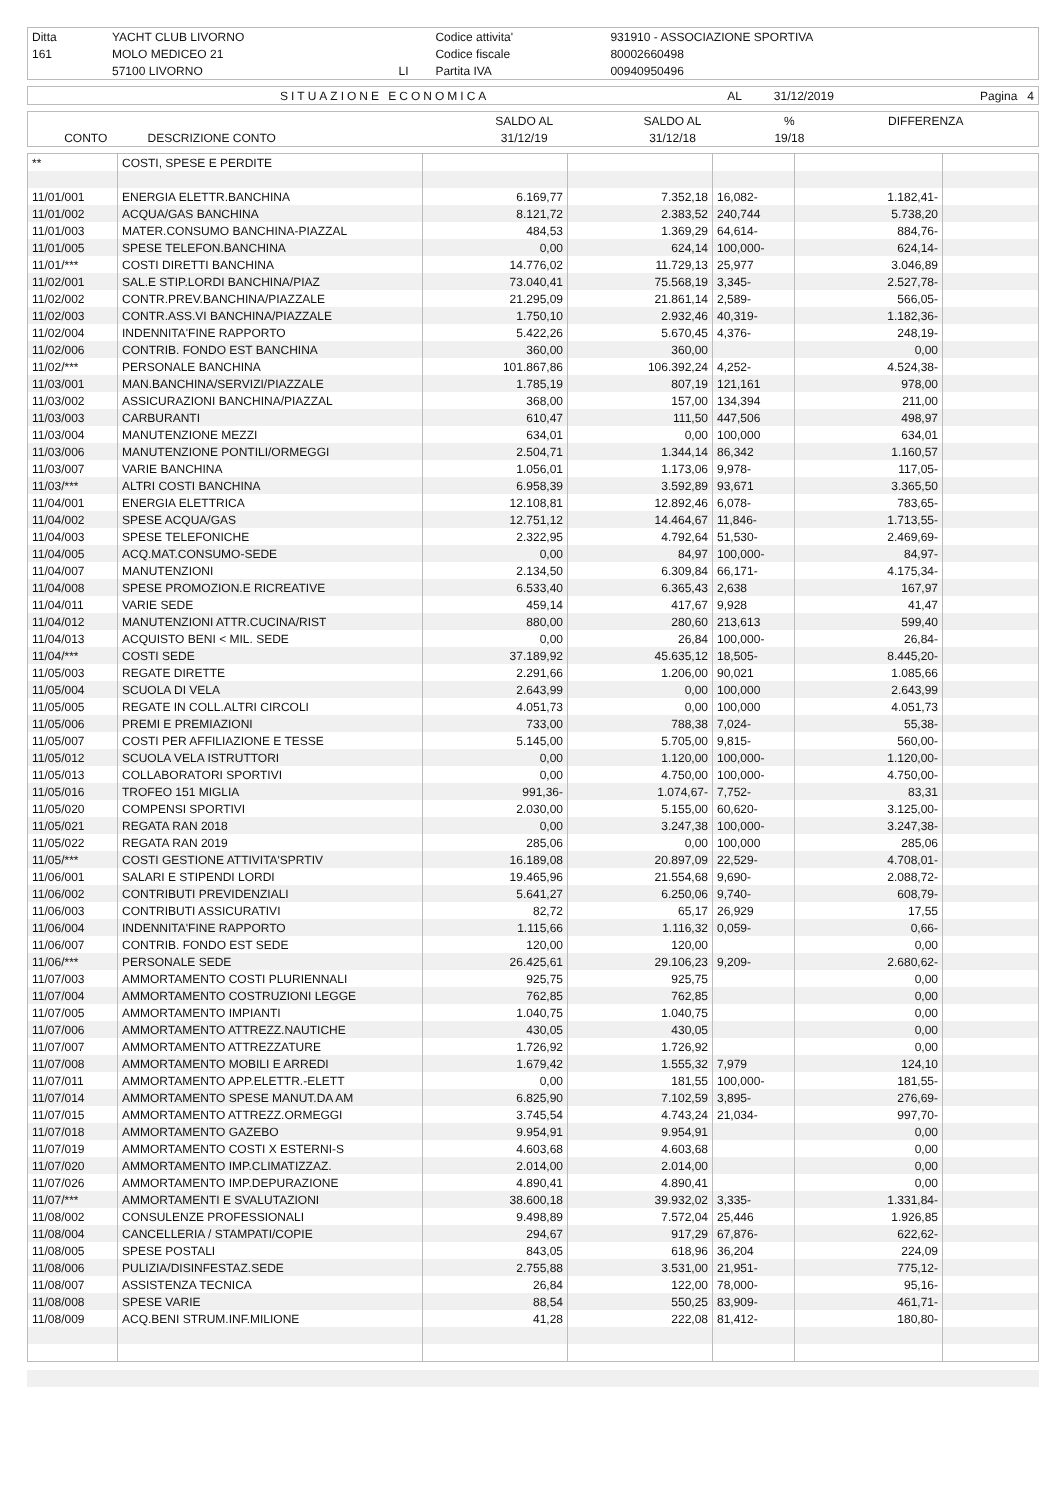| Ditta | YACHT CLUB LIVORNO | | Codice attivita' | 931910 - ASSOCIAZIONE SPORTIVA |
| 161 | MOLO MEDICEO 21 | | Codice fiscale | 80002660498 |
| | 57100 LIVORNO | LI | Partita IVA | 00940950496 |
| | SITUAZIONE ECONOMICA | AL | 31/12/2019 | Pagina 4 |
| | | SALDO AL | SALDO AL | % | DIFFERENZA | |
| --- | --- | --- | --- | --- | --- | --- |
| CONTO | DESCRIZIONE CONTO | 31/12/19 | 31/12/18 | 19/18 | | |
| ** | COSTI, SPESE E PERDITE | | | | | |
| 11/01/001 | ENERGIA ELETTR.BANCHINA | 6.169,77 | 7.352,18 | 16,082- | 1.182,41- | |
| 11/01/002 | ACQUA/GAS BANCHINA | 8.121,72 | 2.383,52 | 240,744 | 5.738,20 | |
| 11/01/003 | MATER.CONSUMO BANCHINA-PIAZZAL | 484,53 | 1.369,29 | 64,614- | 884,76- | |
| 11/01/005 | SPESE TELEFON.BANCHINA | 0,00 | 624,14 | 100,000- | 624,14- | |
| 11/01/*** | COSTI DIRETTI BANCHINA | 14.776,02 | 11.729,13 | 25,977 | 3.046,89 | |
| 11/02/001 | SAL.E STIP.LORDI BANCHINA/PIAZ | 73.040,41 | 75.568,19 | 3,345- | 2.527,78- | |
| 11/02/002 | CONTR.PREV.BANCHINA/PIAZZALE | 21.295,09 | 21.861,14 | 2,589- | 566,05- | |
| 11/02/003 | CONTR.ASS.VI BANCHINA/PIAZZALE | 1.750,10 | 2.932,46 | 40,319- | 1.182,36- | |
| 11/02/004 | INDENNITA'FINE RAPPORTO | 5.422,26 | 5.670,45 | 4,376- | 248,19- | |
| 11/02/006 | CONTRIB. FONDO EST BANCHINA | 360,00 | 360,00 | | 0,00 | |
| 11/02/*** | PERSONALE BANCHINA | 101.867,86 | 106.392,24 | 4,252- | 4.524,38- | |
| 11/03/001 | MAN.BANCHINA/SERVIZI/PIAZZALE | 1.785,19 | 807,19 | 121,161 | 978,00 | |
| 11/03/002 | ASSICURAZIONI BANCHINA/PIAZZAL | 368,00 | 157,00 | 134,394 | 211,00 | |
| 11/03/003 | CARBURANTI | 610,47 | 111,50 | 447,506 | 498,97 | |
| 11/03/004 | MANUTENZIONE MEZZI | 634,01 | 0,00 | 100,000 | 634,01 | |
| 11/03/006 | MANUTENZIONE PONTILI/ORMEGGI | 2.504,71 | 1.344,14 | 86,342 | 1.160,57 | |
| 11/03/007 | VARIE BANCHINA | 1.056,01 | 1.173,06 | 9,978- | 117,05- | |
| 11/03/*** | ALTRI COSTI BANCHINA | 6.958,39 | 3.592,89 | 93,671 | 3.365,50 | |
| 11/04/001 | ENERGIA ELETTRICA | 12.108,81 | 12.892,46 | 6,078- | 783,65- | |
| 11/04/002 | SPESE ACQUA/GAS | 12.751,12 | 14.464,67 | 11,846- | 1.713,55- | |
| 11/04/003 | SPESE TELEFONICHE | 2.322,95 | 4.792,64 | 51,530- | 2.469,69- | |
| 11/04/005 | ACQ.MAT.CONSUMO-SEDE | 0,00 | 84,97 | 100,000- | 84,97- | |
| 11/04/007 | MANUTENZIONI | 2.134,50 | 6.309,84 | 66,171- | 4.175,34- | |
| 11/04/008 | SPESE PROMOZION.E RICREATIVE | 6.533,40 | 6.365,43 | 2,638 | 167,97 | |
| 11/04/011 | VARIE SEDE | 459,14 | 417,67 | 9,928 | 41,47 | |
| 11/04/012 | MANUTENZIONI ATTR.CUCINA/RIST | 880,00 | 280,60 | 213,613 | 599,40 | |
| 11/04/013 | ACQUISTO BENI < MIL. SEDE | 0,00 | 26,84 | 100,000- | 26,84- | |
| 11/04/*** | COSTI SEDE | 37.189,92 | 45.635,12 | 18,505- | 8.445,20- | |
| 11/05/003 | REGATE DIRETTE | 2.291,66 | 1.206,00 | 90,021 | 1.085,66 | |
| 11/05/004 | SCUOLA DI VELA | 2.643,99 | 0,00 | 100,000 | 2.643,99 | |
| 11/05/005 | REGATE IN COLL.ALTRI CIRCOLI | 4.051,73 | 0,00 | 100,000 | 4.051,73 | |
| 11/05/006 | PREMI E PREMIAZIONI | 733,00 | 788,38 | 7,024- | 55,38- | |
| 11/05/007 | COSTI PER AFFILIAZIONE E TESSE | 5.145,00 | 5.705,00 | 9,815- | 560,00- | |
| 11/05/012 | SCUOLA VELA ISTRUTTORI | 0,00 | 1.120,00 | 100,000- | 1.120,00- | |
| 11/05/013 | COLLABORATORI SPORTIVI | 0,00 | 4.750,00 | 100,000- | 4.750,00- | |
| 11/05/016 | TROFEO 151 MIGLIA | 991,36- | 1.074,67- | 7,752- | 83,31 | |
| 11/05/020 | COMPENSI SPORTIVI | 2.030,00 | 5.155,00 | 60,620- | 3.125,00- | |
| 11/05/021 | REGATA RAN 2018 | 0,00 | 3.247,38 | 100,000- | 3.247,38- | |
| 11/05/022 | REGATA RAN 2019 | 285,06 | 0,00 | 100,000 | 285,06 | |
| 11/05/*** | COSTI GESTIONE ATTIVITA'SPRTIV | 16.189,08 | 20.897,09 | 22,529- | 4.708,01- | |
| 11/06/001 | SALARI E STIPENDI LORDI | 19.465,96 | 21.554,68 | 9,690- | 2.088,72- | |
| 11/06/002 | CONTRIBUTI PREVIDENZIALI | 5.641,27 | 6.250,06 | 9,740- | 608,79- | |
| 11/06/003 | CONTRIBUTI ASSICURATIVI | 82,72 | 65,17 | 26,929 | 17,55 | |
| 11/06/004 | INDENNITA'FINE RAPPORTO | 1.115,66 | 1.116,32 | 0,059- | 0,66- | |
| 11/06/007 | CONTRIB. FONDO EST SEDE | 120,00 | 120,00 | | 0,00 | |
| 11/06/*** | PERSONALE SEDE | 26.425,61 | 29.106,23 | 9,209- | 2.680,62- | |
| 11/07/003 | AMMORTAMENTO COSTI PLURIENNALI | 925,75 | 925,75 | | 0,00 | |
| 11/07/004 | AMMORTAMENTO COSTRUZIONI LEGGE | 762,85 | 762,85 | | 0,00 | |
| 11/07/005 | AMMORTAMENTO IMPIANTI | 1.040,75 | 1.040,75 | | 0,00 | |
| 11/07/006 | AMMORTAMENTO ATTREZZ.NAUTICHE | 430,05 | 430,05 | | 0,00 | |
| 11/07/007 | AMMORTAMENTO ATTREZZATURE | 1.726,92 | 1.726,92 | | 0,00 | |
| 11/07/008 | AMMORTAMENTO MOBILI E ARREDI | 1.679,42 | 1.555,32 | 7,979 | 124,10 | |
| 11/07/011 | AMMORTAMENTO APP.ELETTR.-ELETT | 0,00 | 181,55 | 100,000- | 181,55- | |
| 11/07/014 | AMMORTAMENTO SPESE MANUT.DA AM | 6.825,90 | 7.102,59 | 3,895- | 276,69- | |
| 11/07/015 | AMMORTAMENTO ATTREZZ.ORMEGGI | 3.745,54 | 4.743,24 | 21,034- | 997,70- | |
| 11/07/018 | AMMORTAMENTO GAZEBO | 9.954,91 | 9.954,91 | | 0,00 | |
| 11/07/019 | AMMORTAMENTO COSTI X ESTERNI-S | 4.603,68 | 4.603,68 | | 0,00 | |
| 11/07/020 | AMMORTAMENTO IMP.CLIMATIZZAZ. | 2.014,00 | 2.014,00 | | 0,00 | |
| 11/07/026 | AMMORTAMENTO IMP.DEPURAZIONE | 4.890,41 | 4.890,41 | | 0,00 | |
| 11/07/*** | AMMORTAMENTI E SVALUTAZIONI | 38.600,18 | 39.932,02 | 3,335- | 1.331,84- | |
| 11/08/002 | CONSULENZE PROFESSIONALI | 9.498,89 | 7.572,04 | 25,446 | 1.926,85 | |
| 11/08/004 | CANCELLERIA / STAMPATI/COPIE | 294,67 | 917,29 | 67,876- | 622,62- | |
| 11/08/005 | SPESE POSTALI | 843,05 | 618,96 | 36,204 | 224,09 | |
| 11/08/006 | PULIZIA/DISINFESTAZ.SEDE | 2.755,88 | 3.531,00 | 21,951- | 775,12- | |
| 11/08/007 | ASSISTENZA TECNICA | 26,84 | 122,00 | 78,000- | 95,16- | |
| 11/08/008 | SPESE VARIE | 88,54 | 550,25 | 83,909- | 461,71- | |
| 11/08/009 | ACQ.BENI STRUM.INF.MILIONE | 41,28 | 222,08 | 81,412- | 180,80- | |